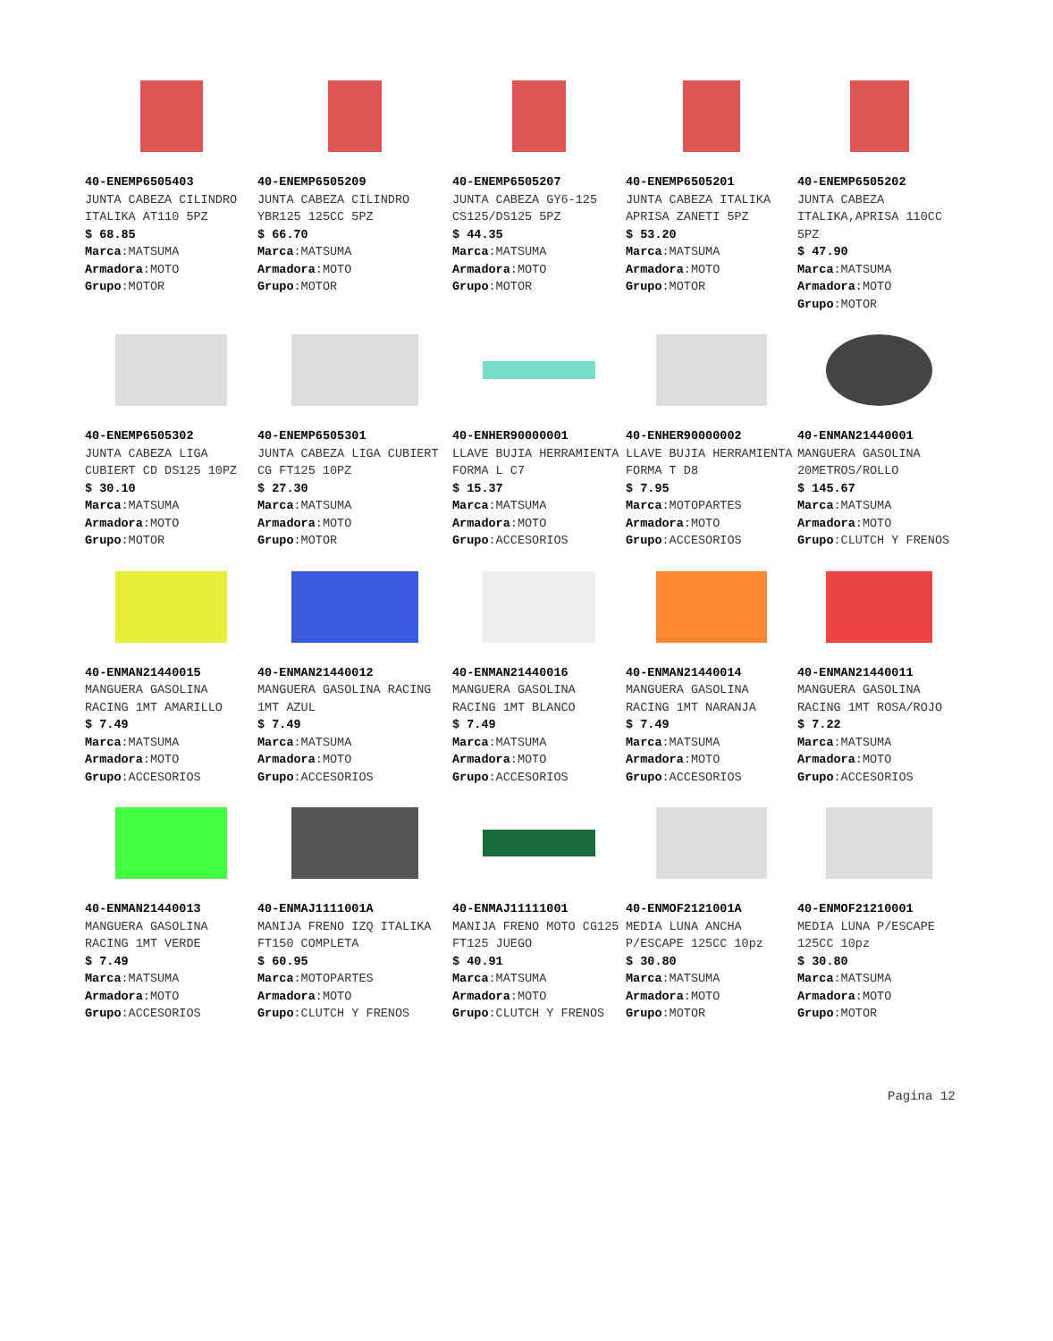40-ENEMP6505403
JUNTA CABEZA CILINDRO ITALIKA AT110 5PZ
$ 68.85
Marca:MATSUMA
Armadora:MOTO
Grupo:MOTOR
40-ENEMP6505209
JUNTA CABEZA CILINDRO YBR125 125CC 5PZ
$ 66.70
Marca:MATSUMA
Armadora:MOTO
Grupo:MOTOR
40-ENEMP6505207
JUNTA CABEZA GY6-125 CS125/DS125 5PZ
$ 44.35
Marca:MATSUMA
Armadora:MOTO
Grupo:MOTOR
40-ENEMP6505201
JUNTA CABEZA ITALIKA APRISA ZANETI 5PZ
$ 53.20
Marca:MATSUMA
Armadora:MOTO
Grupo:MOTOR
40-ENEMP6505202
JUNTA CABEZA ITALIKA,APRISA 110CC 5PZ
$ 47.90
Marca:MATSUMA
Armadora:MOTO
Grupo:MOTOR
40-ENEMP6505302
JUNTA CABEZA LIGA CUBIERT CD DS125 10PZ
$ 30.10
Marca:MATSUMA
Armadora:MOTO
Grupo:MOTOR
40-ENEMP6505301
JUNTA CABEZA LIGA CUBIERT CG FT125 10PZ
$ 27.30
Marca:MATSUMA
Armadora:MOTO
Grupo:MOTOR
40-ENHER90000001
LLAVE BUJIA HERRAMIENTA FORMA L C7
$ 15.37
Marca:MATSUMA
Armadora:MOTO
Grupo:ACCESORIOS
40-ENHER90000002
LLAVE BUJIA HERRAMIENTA FORMA T D8
$ 7.95
Marca:MOTOPARTES
Armadora:MOTO
Grupo:ACCESORIOS
40-ENMAN21440001
MANGUERA GASOLINA 20METROS/ROLLO
$ 145.67
Marca:MATSUMA
Armadora:MOTO
Grupo:CLUTCH Y FRENOS
40-ENMAN21440015
MANGUERA GASOLINA RACING 1MT AMARILLO
$ 7.49
Marca:MATSUMA
Armadora:MOTO
Grupo:ACCESORIOS
40-ENMAN21440012
MANGUERA GASOLINA RACING 1MT AZUL
$ 7.49
Marca:MATSUMA
Armadora:MOTO
Grupo:ACCESORIOS
40-ENMAN21440016
MANGUERA GASOLINA RACING 1MT BLANCO
$ 7.49
Marca:MATSUMA
Armadora:MOTO
Grupo:ACCESORIOS
40-ENMAN21440014
MANGUERA GASOLINA RACING 1MT NARANJA
$ 7.49
Marca:MATSUMA
Armadora:MOTO
Grupo:ACCESORIOS
40-ENMAN21440011
MANGUERA GASOLINA RACING 1MT ROSA/ROJO
$ 7.22
Marca:MATSUMA
Armadora:MOTO
Grupo:ACCESORIOS
40-ENMAN21440013
MANGUERA GASOLINA RACING 1MT VERDE
$ 7.49
Marca:MATSUMA
Armadora:MOTO
Grupo:ACCESORIOS
40-ENMAJ1111001A
MANIJA FRENO IZQ ITALIKA FT150 COMPLETA
$ 60.95
Marca:MOTOPARTES
Armadora:MOTO
Grupo:CLUTCH Y FRENOS
40-ENMAJ11111001
MANIJA FRENO MOTO CG125 FT125 JUEGO
$ 40.91
Marca:MATSUMA
Armadora:MOTO
Grupo:CLUTCH Y FRENOS
40-ENMOF2121001A
MEDIA LUNA ANCHA P/ESCAPE 125CC 10pz
$ 30.80
Marca:MATSUMA
Armadora:MOTO
Grupo:MOTOR
40-ENMOF21210001
MEDIA LUNA P/ESCAPE 125CC 10pz
$ 30.80
Marca:MATSUMA
Armadora:MOTO
Grupo:MOTOR
Pagina 12